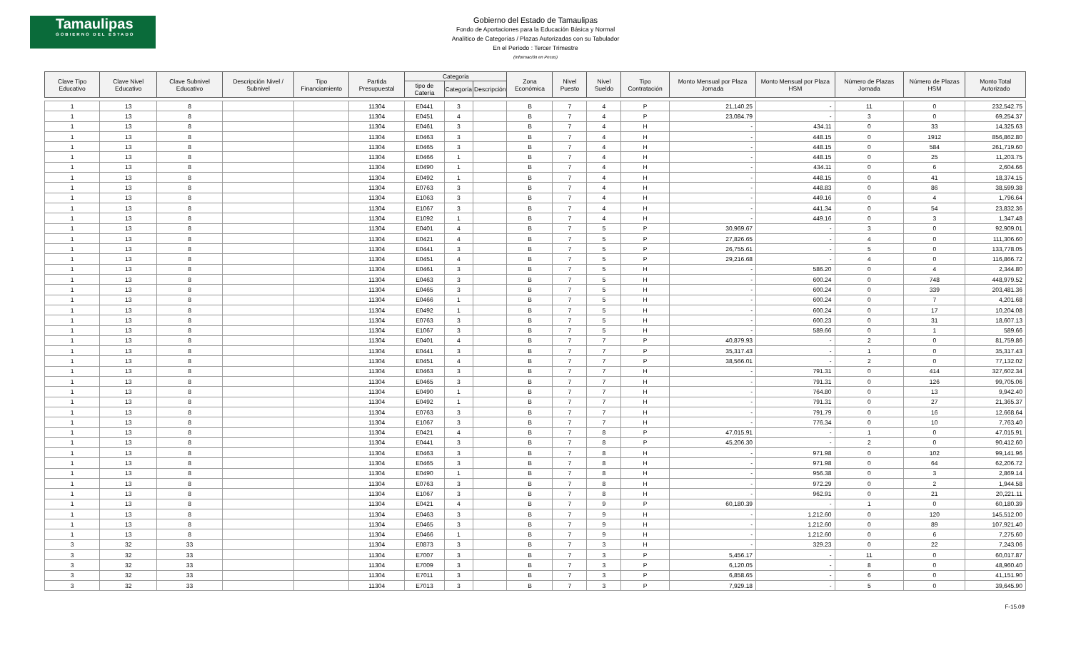Tamaulipas
GOBIERNO DEL ESTADO
Gobierno del Estado de Tamaulipas
Fondo de Aportaciones para la Educación Básica y Normal
Analítico de Categorías / Plazas Autorizadas con su Tabulador
En el Periodo : Tercer Trimestre
(Información en Pesos)
| Clave Tipo Educativo | Clave Nivel Educativo | Clave Subnivel Educativo | Descripción Nivel / Subnivel | Tipo Financiamiento | Partida Presupuestal | Categoria | | | Zona Económica | Nivel Puesto | Nivel Sueldo | Tipo Contratación | Monto Mensual por Plaza Jornada | Monto Mensual por Plaza HSM | Número de Plazas Jornada | Número de Plazas HSM | Monto Total Autorizado |
| --- | --- | --- | --- | --- | --- | --- | --- | --- | --- | --- | --- | --- | --- | --- | --- | --- | --- |
| | | | | | | tipo de Catería | Categoría | Descripción | | | | | | | | | |
| 1 | 13 | 8 | | | 11304 | E0441 | 3 | | B | 7 | 4 | P | 21,140.25 | - | 11 | 0 | 232,542.75 |
| 1 | 13 | 8 | | | 11304 | E0451 | 4 | | B | 7 | 4 | P | 23,084.79 | - | 3 | 0 | 69,254.37 |
| 1 | 13 | 8 | | | 11304 | E0461 | 3 | | B | 7 | 4 | H | - | 434.11 | 0 | 33 | 14,325.63 |
| 1 | 13 | 8 | | | 11304 | E0463 | 3 | | B | 7 | 4 | H | - | 448.15 | 0 | 1912 | 856,862.80 |
| 1 | 13 | 8 | | | 11304 | E0465 | 3 | | B | 7 | 4 | H | - | 448.15 | 0 | 584 | 261,719.60 |
| 1 | 13 | 8 | | | 11304 | E0466 | 1 | | B | 7 | 4 | H | - | 448.15 | 0 | 25 | 11,203.75 |
| 1 | 13 | 8 | | | 11304 | E0490 | 1 | | B | 7 | 4 | H | - | 434.11 | 0 | 6 | 2,604.66 |
| 1 | 13 | 8 | | | 11304 | E0492 | 1 | | B | 7 | 4 | H | - | 448.15 | 0 | 41 | 18,374.15 |
| 1 | 13 | 8 | | | 11304 | E0763 | 3 | | B | 7 | 4 | H | - | 448.83 | 0 | 86 | 38,599.38 |
| 1 | 13 | 8 | | | 11304 | E1063 | 3 | | B | 7 | 4 | H | - | 449.16 | 0 | 4 | 1,796.64 |
| 1 | 13 | 8 | | | 11304 | E1067 | 3 | | B | 7 | 4 | H | - | 441.34 | 0 | 54 | 23,832.36 |
| 1 | 13 | 8 | | | 11304 | E1092 | 1 | | B | 7 | 4 | H | - | 449.16 | 0 | 3 | 1,347.48 |
| 1 | 13 | 8 | | | 11304 | E0401 | 4 | | B | 7 | 5 | P | 30,969.67 | - | 3 | 0 | 92,909.01 |
| 1 | 13 | 8 | | | 11304 | E0421 | 4 | | B | 7 | 5 | P | 27,826.65 | - | 4 | 0 | 111,306.60 |
| 1 | 13 | 8 | | | 11304 | E0441 | 3 | | B | 7 | 5 | P | 26,755.61 | - | 5 | 0 | 133,778.05 |
| 1 | 13 | 8 | | | 11304 | E0451 | 4 | | B | 7 | 5 | P | 29,216.68 | - | 4 | 0 | 116,866.72 |
| 1 | 13 | 8 | | | 11304 | E0461 | 3 | | B | 7 | 5 | H | - | 586.20 | 0 | 4 | 2,344.80 |
| 1 | 13 | 8 | | | 11304 | E0463 | 3 | | B | 7 | 5 | H | - | 600.24 | 0 | 748 | 448,979.52 |
| 1 | 13 | 8 | | | 11304 | E0465 | 3 | | B | 7 | 5 | H | - | 600.24 | 0 | 339 | 203,481.36 |
| 1 | 13 | 8 | | | 11304 | E0466 | 1 | | B | 7 | 5 | H | - | 600.24 | 0 | 7 | 4,201.68 |
| 1 | 13 | 8 | | | 11304 | E0492 | 1 | | B | 7 | 5 | H | - | 600.24 | 0 | 17 | 10,204.08 |
| 1 | 13 | 8 | | | 11304 | E0763 | 3 | | B | 7 | 5 | H | - | 600.23 | 0 | 31 | 18,607.13 |
| 1 | 13 | 8 | | | 11304 | E1067 | 3 | | B | 7 | 5 | H | - | 589.66 | 0 | 1 | 589.66 |
| 1 | 13 | 8 | | | 11304 | E0401 | 4 | | B | 7 | 7 | P | 40,879.93 | - | 2 | 0 | 81,759.86 |
| 1 | 13 | 8 | | | 11304 | E0441 | 3 | | B | 7 | 7 | P | 35,317.43 | - | 1 | 0 | 35,317.43 |
| 1 | 13 | 8 | | | 11304 | E0451 | 4 | | B | 7 | 7 | P | 38,566.01 | - | 2 | 0 | 77,132.02 |
| 1 | 13 | 8 | | | 11304 | E0463 | 3 | | B | 7 | 7 | H | - | 791.31 | 0 | 414 | 327,602.34 |
| 1 | 13 | 8 | | | 11304 | E0465 | 3 | | B | 7 | 7 | H | - | 791.31 | 0 | 126 | 99,705.06 |
| 1 | 13 | 8 | | | 11304 | E0490 | 1 | | B | 7 | 7 | H | - | 764.80 | 0 | 13 | 9,942.40 |
| 1 | 13 | 8 | | | 11304 | E0492 | 1 | | B | 7 | 7 | H | - | 791.31 | 0 | 27 | 21,365.37 |
| 1 | 13 | 8 | | | 11304 | E0763 | 3 | | B | 7 | 7 | H | - | 791.79 | 0 | 16 | 12,668.64 |
| 1 | 13 | 8 | | | 11304 | E1067 | 3 | | B | 7 | 7 | H | - | 776.34 | 0 | 10 | 7,763.40 |
| 1 | 13 | 8 | | | 11304 | E0421 | 4 | | B | 7 | 8 | P | 47,015.91 | - | 1 | 0 | 47,015.91 |
| 1 | 13 | 8 | | | 11304 | E0441 | 3 | | B | 7 | 8 | P | 45,206.30 | - | 2 | 0 | 90,412.60 |
| 1 | 13 | 8 | | | 11304 | E0463 | 3 | | B | 7 | 8 | H | - | 971.98 | 0 | 102 | 99,141.96 |
| 1 | 13 | 8 | | | 11304 | E0465 | 3 | | B | 7 | 8 | H | - | 971.98 | 0 | 64 | 62,206.72 |
| 1 | 13 | 8 | | | 11304 | E0490 | 1 | | B | 7 | 8 | H | - | 956.38 | 0 | 3 | 2,869.14 |
| 1 | 13 | 8 | | | 11304 | E0763 | 3 | | B | 7 | 8 | H | - | 972.29 | 0 | 2 | 1,944.58 |
| 1 | 13 | 8 | | | 11304 | E1067 | 3 | | B | 7 | 8 | H | - | 962.91 | 0 | 21 | 20,221.11 |
| 1 | 13 | 8 | | | 11304 | E0421 | 4 | | B | 7 | 9 | P | 60,180.39 | - | 1 | 0 | 60,180.39 |
| 1 | 13 | 8 | | | 11304 | E0463 | 3 | | B | 7 | 9 | H | - | 1,212.60 | 0 | 120 | 145,512.00 |
| 1 | 13 | 8 | | | 11304 | E0465 | 3 | | B | 7 | 9 | H | - | 1,212.60 | 0 | 89 | 107,921.40 |
| 1 | 13 | 8 | | | 11304 | E0466 | 1 | | B | 7 | 9 | H | - | 1,212.60 | 0 | 6 | 7,275.60 |
| 3 | 32 | 33 | | | 11304 | E0873 | 3 | | B | 7 | 3 | H | - | 329.23 | 0 | 22 | 7,243.06 |
| 3 | 32 | 33 | | | 11304 | E7007 | 3 | | B | 7 | 3 | P | 5,456.17 | - | 11 | 0 | 60,017.87 |
| 3 | 32 | 33 | | | 11304 | E7009 | 3 | | B | 7 | 3 | P | 6,120.05 | - | 8 | 0 | 48,960.40 |
| 3 | 32 | 33 | | | 11304 | E7011 | 3 | | B | 7 | 3 | P | 6,858.65 | - | 6 | 0 | 41,151.90 |
| 3 | 32 | 33 | | | 11304 | E7013 | 3 | | B | 7 | 3 | P | 7,929.18 | - | 5 | 0 | 39,645.90 |
F-15.09